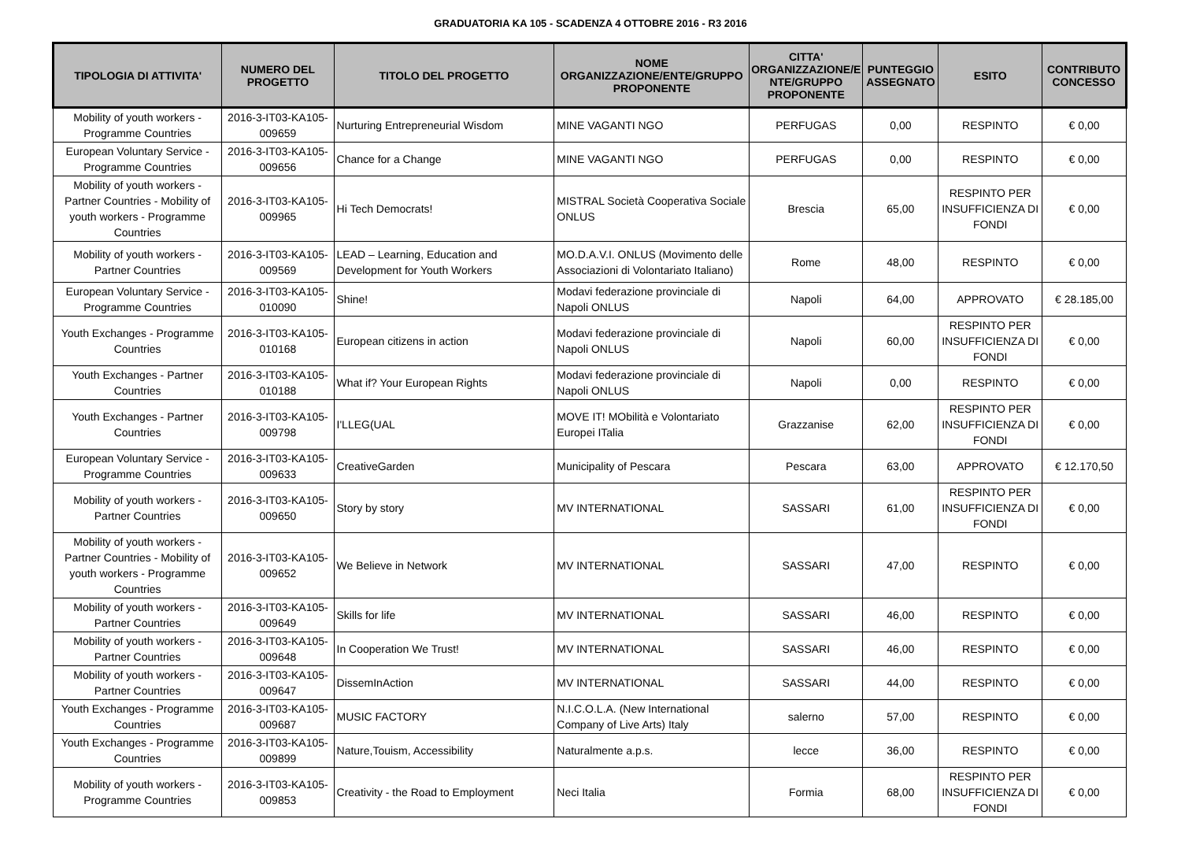GRADUATORIA KA 105 - SCADENZA 4 OTTOBRE 2016 - R3 2016
| TIPOLOGIA DI ATTIVITA' | NUMERO DEL PROGETTO | TITOLO DEL PROGETTO | NOME ORGANIZZAZIONE/ENTE/GRUPPO PROPONENTE | CITTA' ORGANIZZAZIONE/E NTE/GRUPPO PROPONENTE | PUNTEGGIO ASSEGNATO | ESITO | CONTRIBUTO CONCESSO |
| --- | --- | --- | --- | --- | --- | --- | --- |
| Mobility of youth workers - Programme Countries | 2016-3-IT03-KA105-009659 | Nurturing Entrepreneurial Wisdom | MINE VAGANTI NGO | PERFUGAS | 0,00 | RESPINTO | € 0,00 |
| European Voluntary Service - Programme Countries | 2016-3-IT03-KA105-009656 | Chance for a Change | MINE VAGANTI NGO | PERFUGAS | 0,00 | RESPINTO | € 0,00 |
| Mobility of youth workers - Partner Countries - Mobility of youth workers - Programme Countries | 2016-3-IT03-KA105-009965 | Hi Tech Democrats! | MISTRAL Società Cooperativa Sociale ONLUS | Brescia | 65,00 | RESPINTO PER INSUFFICIENZA DI FONDI | € 0,00 |
| Mobility of youth workers - Partner Countries | 2016-3-IT03-KA105-009569 | LEAD – Learning, Education and Development for Youth Workers | MO.D.A.V.I. ONLUS (Movimento delle Associazioni di Volontariato Italiano) | Rome | 48,00 | RESPINTO | € 0,00 |
| European Voluntary Service - Programme Countries | 2016-3-IT03-KA105-010090 | Shine! | Modavi federazione provinciale di Napoli ONLUS | Napoli | 64,00 | APPROVATO | € 28.185,00 |
| Youth Exchanges - Programme Countries | 2016-3-IT03-KA105-010168 | European citizens in action | Modavi federazione provinciale di Napoli ONLUS | Napoli | 60,00 | RESPINTO PER INSUFFICIENZA DI FONDI | € 0,00 |
| Youth Exchanges - Partner Countries | 2016-3-IT03-KA105-010188 | What if? Your European Rights | Modavi federazione provinciale di Napoli ONLUS | Napoli | 0,00 | RESPINTO | € 0,00 |
| Youth Exchanges - Partner Countries | 2016-3-IT03-KA105-009798 | I'LLEG(UAL | MOVE IT! MObilità e Volontariato Europei ITalia | Grazzanise | 62,00 | RESPINTO PER INSUFFICIENZA DI FONDI | € 0,00 |
| European Voluntary Service - Programme Countries | 2016-3-IT03-KA105-009633 | CreativeGarden | Municipality of Pescara | Pescara | 63,00 | APPROVATO | € 12.170,50 |
| Mobility of youth workers - Partner Countries | 2016-3-IT03-KA105-009650 | Story by story | MV INTERNATIONAL | SASSARI | 61,00 | RESPINTO PER INSUFFICIENZA DI FONDI | € 0,00 |
| Mobility of youth workers - Partner Countries - Mobility of youth workers - Programme Countries | 2016-3-IT03-KA105-009652 | We Believe in Network | MV INTERNATIONAL | SASSARI | 47,00 | RESPINTO | € 0,00 |
| Mobility of youth workers - Partner Countries | 2016-3-IT03-KA105-009649 | Skills for life | MV INTERNATIONAL | SASSARI | 46,00 | RESPINTO | € 0,00 |
| Mobility of youth workers - Partner Countries | 2016-3-IT03-KA105-009648 | In Cooperation We Trust! | MV INTERNATIONAL | SASSARI | 46,00 | RESPINTO | € 0,00 |
| Mobility of youth workers - Partner Countries | 2016-3-IT03-KA105-009647 | DissemInAction | MV INTERNATIONAL | SASSARI | 44,00 | RESPINTO | € 0,00 |
| Youth Exchanges - Programme Countries | 2016-3-IT03-KA105-009687 | MUSIC FACTORY | N.I.C.O.L.A. (New International Company of Live Arts) Italy | salerno | 57,00 | RESPINTO | € 0,00 |
| Youth Exchanges - Programme Countries | 2016-3-IT03-KA105-009899 | Nature,Touism, Accessibility | Naturalmente a.p.s. | lecce | 36,00 | RESPINTO | € 0,00 |
| Mobility of youth workers - Programme Countries | 2016-3-IT03-KA105-009853 | Creativity - the Road to Employment | Neci Italia | Formia | 68,00 | RESPINTO PER INSUFFICIENZA DI FONDI | € 0,00 |